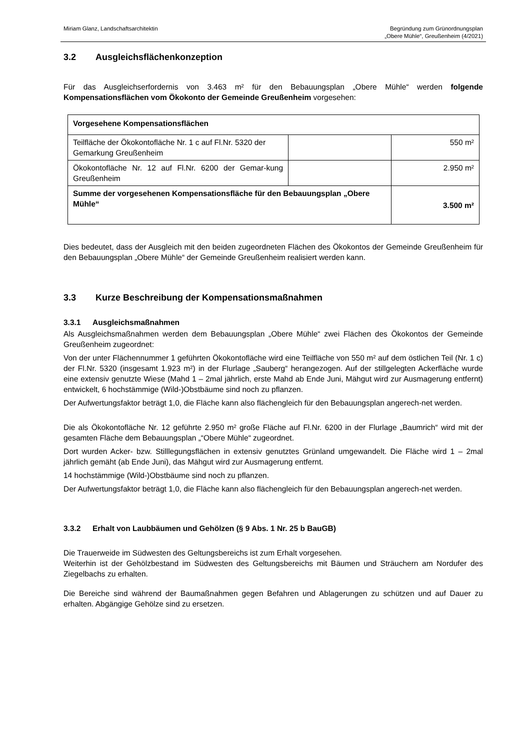Miriam Glanz, Landschaftsarchitektin
Begründung zum Grünordnungsplan
„Obere Mühle“, Greußenheim (4/2021)
3.2 Ausgleichsflächenkonzeption
Für das Ausgleichserfordernis von 3.463 m² für den Bebauungsplan „Obere Mühle“ werden folgende Kompensationsflächen vom Ökokonto der Gemeinde Greußenheim vorgesehen:
| Vorgesehene Kompensationsflächen | | |
| Teilfläche der Ökokontofläche Nr. 1 c auf Fl.Nr. 5320 der Gemarkung Greußenheim | | 550 m² |
| Ökokontofläche Nr. 12 auf Fl.Nr. 6200 der Gemar-kung Greußenheim | | 2.950 m² |
| Summe der vorgesehenen Kompensationsfläche für den Bebauungsplan „Obere Mühle“ | | 3.500 m² |
Dies bedeutet, dass der Ausgleich mit den beiden zugeordneten Flächen des Ökokontos der Gemeinde Greußenheim für den Bebauungsplan „Obere Mühle“ der Gemeinde Greußenheim realisiert werden kann.
3.3 Kurze Beschreibung der Kompensationsmaßnahmen
3.3.1 Ausgleichsmaßnahmen
Als Ausgleichsmaßnahmen werden dem Bebauungsplan „Obere Mühle“ zwei Flächen des Ökokontos der Gemeinde Greußenheim zugeordnet:
Von der unter Flächennummer 1 geführten Ökokontofläche wird eine Teilfläche von 550 m² auf dem östlichen Teil (Nr. 1 c) der Fl.Nr. 5320 (insgesamt 1.923 m²) in der Flurlage „Sauberg“ herangezogen. Auf der stillgelegten Ackerfläche wurde eine extensiv genutzte Wiese (Mahd 1 – 2mal jährlich, erste Mahd ab Ende Juni, Mähgut wird zur Ausmagerung entfernt) entwickelt, 6 hochstämmige (Wild-)Obstbäume sind noch zu pflanzen.
Der Aufwertungsfaktor beträgt 1,0, die Fläche kann also flächengleich für den Bebauungsplan angerech-net werden.
Die als Ökokontofläche Nr. 12 geführte 2.950 m² große Fläche auf Fl.Nr. 6200 in der Flurlage „Baumrich“ wird mit der gesamten Fläche dem Bebauungsplan „“Obere Mühle“ zugeordnet.
Dort wurden Acker- bzw. Stilllegungsflächen in extensiv genutztes Grünland umgewandelt. Die Fläche wird 1 – 2mal jährlich gemäht (ab Ende Juni), das Mähgut wird zur Ausmagerung entfernt.
14 hochstämmige (Wild-)Obstbäume sind noch zu pflanzen.
Der Aufwertungsfaktor beträgt 1,0, die Fläche kann also flächengleich für den Bebauungsplan angerech-net werden.
3.3.2 Erhalt von Laubbäumen und Gehölzen (§ 9 Abs. 1 Nr. 25 b BauGB)
Die Trauerweide im Südwesten des Geltungsbereichs ist zum Erhalt vorgesehen.
Weiterhin ist der Gehölzbestand im Südwesten des Geltungsbereichs mit Bäumen und Sträuchern am Nordufer des Ziegelbachs zu erhalten.
Die Bereiche sind während der Baumaßnahmen gegen Befahren und Ablagerungen zu schützen und auf Dauer zu erhalten. Abgängige Gehölze sind zu ersetzen.